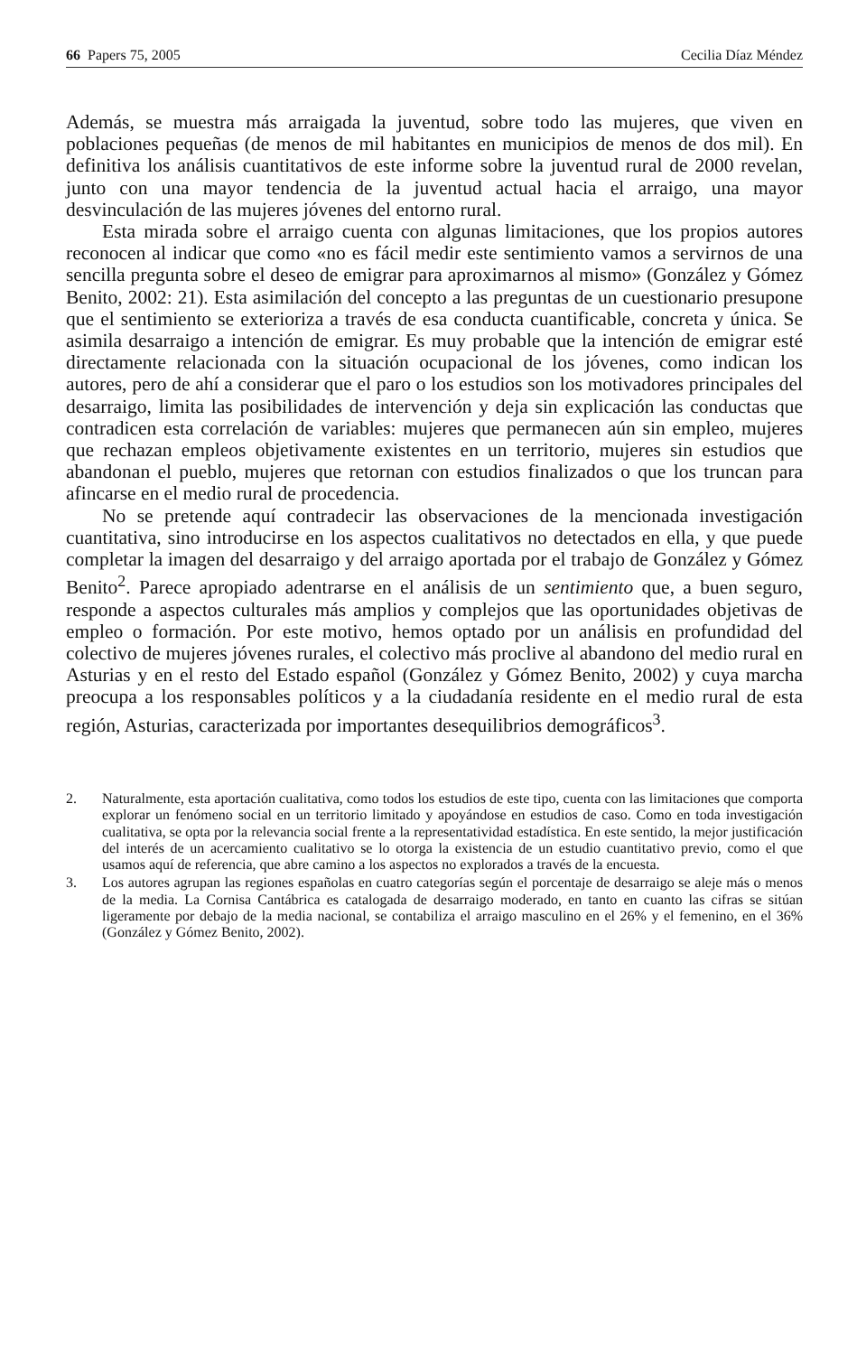66 Papers 75, 2005 Cecilia Díaz Méndez
Además, se muestra más arraigada la juventud, sobre todo las mujeres, que viven en poblaciones pequeñas (de menos de mil habitantes en municipios de menos de dos mil). En definitiva los análisis cuantitativos de este informe sobre la juventud rural de 2000 revelan, junto con una mayor tendencia de la juventud actual hacia el arraigo, una mayor desvinculación de las mujeres jóvenes del entorno rural.
Esta mirada sobre el arraigo cuenta con algunas limitaciones, que los propios autores reconocen al indicar que como «no es fácil medir este sentimiento vamos a servirnos de una sencilla pregunta sobre el deseo de emigrar para aproximarnos al mismo» (González y Gómez Benito, 2002: 21). Esta asimilación del concepto a las preguntas de un cuestionario presupone que el sentimiento se exterioriza a través de esa conducta cuantificable, concreta y única. Se asimila desarraigo a intención de emigrar. Es muy probable que la intención de emigrar esté directamente relacionada con la situación ocupacional de los jóvenes, como indican los autores, pero de ahí a considerar que el paro o los estudios son los motivadores principales del desarraigo, limita las posibilidades de intervención y deja sin explicación las conductas que contradicen esta correlación de variables: mujeres que permanecen aún sin empleo, mujeres que rechazan empleos objetivamente existentes en un territorio, mujeres sin estudios que abandonan el pueblo, mujeres que retornan con estudios finalizados o que los truncan para afincarse en el medio rural de procedencia.
No se pretende aquí contradecir las observaciones de la mencionada investigación cuantitativa, sino introducirse en los aspectos cualitativos no detectados en ella, y que puede completar la imagen del desarraigo y del arraigo aportada por el trabajo de González y Gómez Benito<sup>2</sup>. Parece apropiado adentrarse en el análisis de un sentimiento que, a buen seguro, responde a aspectos culturales más amplios y complejos que las oportunidades objetivas de empleo o formación. Por este motivo, hemos optado por un análisis en profundidad del colectivo de mujeres jóvenes rurales, el colectivo más proclive al abandono del medio rural en Asturias y en el resto del Estado español (González y Gómez Benito, 2002) y cuya marcha preocupa a los responsables políticos y a la ciudadanía residente en el medio rural de esta región, Asturias, caracterizada por importantes desequilibrios demográficos<sup>3</sup>.
2. Naturalmente, esta aportación cualitativa, como todos los estudios de este tipo, cuenta con las limitaciones que comporta explorar un fenómeno social en un territorio limitado y apoyándose en estudios de caso. Como en toda investigación cualitativa, se opta por la relevancia social frente a la representatividad estadística. En este sentido, la mejor justificación del interés de un acercamiento cualitativo se lo otorga la existencia de un estudio cuantitativo previo, como el que usamos aquí de referencia, que abre camino a los aspectos no explorados a través de la encuesta.
3. Los autores agrupan las regiones españolas en cuatro categorías según el porcentaje de desarraigo se aleje más o menos de la media. La Cornisa Cantábrica es catalogada de desarraigo moderado, en tanto en cuanto las cifras se sitúan ligeramente por debajo de la media nacional, se contabiliza el arraigo masculino en el 26% y el femenino, en el 36% (González y Gómez Benito, 2002).